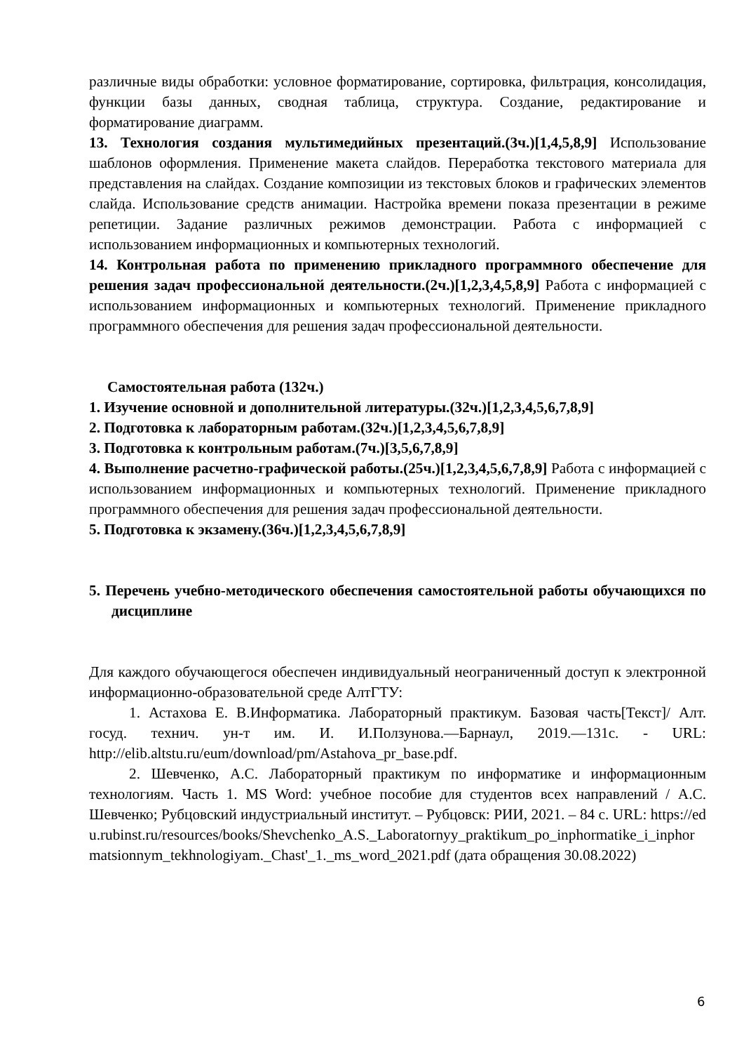различные виды обработки: условное форматирование, сортировка, фильтрация, консолидация, функции базы данных, сводная таблица, структура. Создание, редактирование и форматирование диаграмм.
13. Технология создания мультимедийных презентаций.(3ч.)[1,4,5,8,9] Использование шаблонов оформления. Применение макета слайдов. Переработка текстового материала для представления на слайдах. Создание композиции из текстовых блоков и графических элементов слайда. Использование средств анимации. Настройка времени показа презентации в режиме репетиции. Задание различных режимов демонстрации. Работа с информацией с использованием информационных и компьютерных технологий.
14. Контрольная работа по применению прикладного программного обеспечение для решения задач профессиональной деятельности.(2ч.)[1,2,3,4,5,8,9] Работа с информацией с использованием информационных и компьютерных технологий. Применение прикладного программного обеспечения для решения задач профессиональной деятельности.
Самостоятельная работа (132ч.)
1. Изучение основной и дополнительной литературы.(32ч.)[1,2,3,4,5,6,7,8,9]
2. Подготовка к лабораторным работам.(32ч.)[1,2,3,4,5,6,7,8,9]
3. Подготовка к контрольным работам.(7ч.)[3,5,6,7,8,9]
4. Выполнение расчетно-графической работы.(25ч.)[1,2,3,4,5,6,7,8,9] Работа с информацией с использованием информационных и компьютерных технологий. Применение прикладного программного обеспечения для решения задач профессиональной деятельности.
5. Подготовка к экзамену.(36ч.)[1,2,3,4,5,6,7,8,9]
5. Перечень учебно-методического обеспечения самостоятельной работы обучающихся по дисциплине
Для каждого обучающегося обеспечен индивидуальный неограниченный доступ к электронной информационно-образовательной среде АлтГТУ:
1. Астахова Е. В.Информатика. Лабораторный практикум. Базовая часть[Текст]/ Алт. госуд. технич. ун-т им. И. И.Ползунова.—Барнаул, 2019.—131с. - URL: http://elib.altstu.ru/eum/download/pm/Astahova_pr_base.pdf.
2. Шевченко, А.С. Лабораторный практикум по информатике и информационным технологиям. Часть 1. MS Word: учебное пособие для студентов всех направлений / А.С. Шевченко; Рубцовский индустриальный институт. – Рубцовск: РИИ, 2021. – 84 с. URL: https://edu.rubinst.ru/resources/books/Shevchenko_A.S._Laboratornyy_praktikum_po_inphormatike_i_inphormatsionnym_tekhnologiyam._Chast'_1._ms_word_2021.pdf (дата обращения 30.08.2022)
6